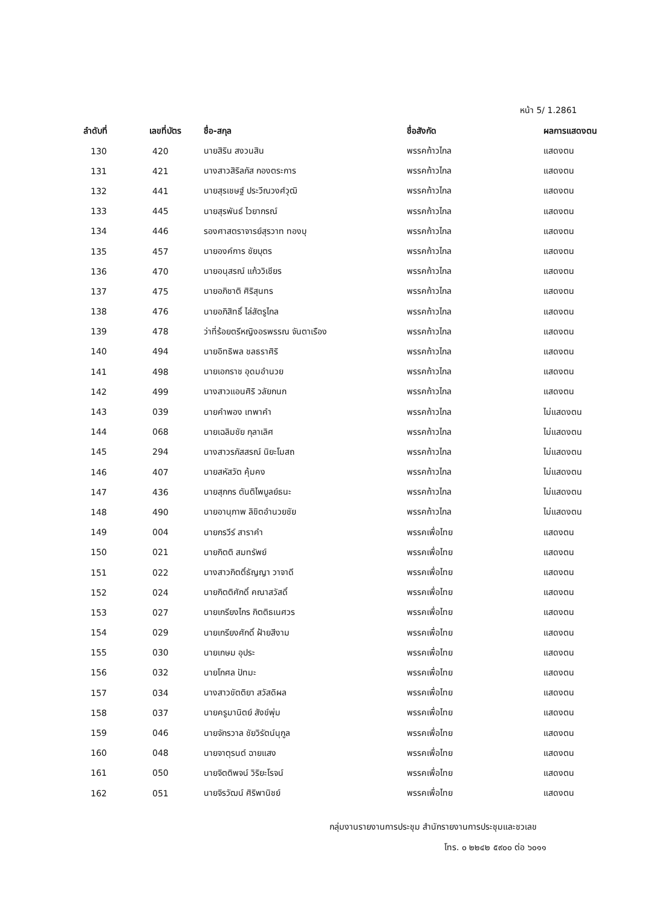หน้า 5/ 1.2861
| ลำดับที่ | เลขที่บัตร | ชื่อ-สกุล | ชื่อสังกัด | ผลการแสดงตน |
| --- | --- | --- | --- | --- |
| 130 | 420 | นายสิริน สงวนสิน | พรรคก้าวไกล | แสดงตน |
| 131 | 421 | นางสาวสิริลภัส กองตระการ | พรรคก้าวไกล | แสดงตน |
| 132 | 441 | นายสุรเชษฐ์ ประวีณวงศ์วุฒิ | พรรคก้าวไกล | แสดงตน |
| 133 | 445 | นายสุรพันธ์ ไวยากรณ์ | พรรคก้าวไกล | แสดงตน |
| 134 | 446 | รองศาสตราจารย์สุรวาท ทองบุ | พรรคก้าวไกล | แสดงตน |
| 135 | 457 | นายองค์การ ชัยบุตร | พรรคก้าวไกล | แสดงตน |
| 136 | 470 | นายอนุสรณ์ แก้ววิเชียร | พรรคก้าวไกล | แสดงตน |
| 137 | 475 | นายอภิชาติ ศิริสุนทร | พรรคก้าวไกล | แสดงตน |
| 138 | 476 | นายอภิสิทธิ์ ไล่สัตรูไกล | พรรคก้าวไกล | แสดงตน |
| 139 | 478 | ว่าที่ร้อยตรีหญิงอรพรรณ จันตาเรือง | พรรคก้าวไกล | แสดงตน |
| 140 | 494 | นายอิทธิพล ชลธราศิริ | พรรคก้าวไกล | แสดงตน |
| 141 | 498 | นายเอกราช อุดมอำนวย | พรรคก้าวไกล | แสดงตน |
| 142 | 499 | นางสาวแอนศิริ วลัยกนก | พรรคก้าวไกล | แสดงตน |
| 143 | 039 | นายคำพอง เทพาคำ | พรรคก้าวไกล | ไม่แสดงตน |
| 144 | 068 | นายเฉลิมชัย กุลาเลิศ | พรรคก้าวไกล | ไม่แสดงตน |
| 145 | 294 | นางสาวรภัสสรณ์ นิยะโมสถ | พรรคก้าวไกล | ไม่แสดงตน |
| 146 | 407 | นายสหัสวัต คุ้มคง | พรรคก้าวไกล | ไม่แสดงตน |
| 147 | 436 | นายสุภกร ตันติไพบูลย์ธนะ | พรรคก้าวไกล | ไม่แสดงตน |
| 148 | 490 | นายอานุภาพ ลิขิตอำนวยชัย | พรรคก้าวไกล | ไม่แสดงตน |
| 149 | 004 | นายกรวีร์ สาราคำ | พรรคเพื่อไทย | แสดงตน |
| 150 | 021 | นายกิตติ สมทรัพย์ | พรรคเพื่อไทย | แสดงตน |
| 151 | 022 | นางสาวกิตติ์ธัญญา วาจาดี | พรรคเพื่อไทย | แสดงตน |
| 152 | 024 | นายกิตติศักดิ์ คณาสวัสดิ์ | พรรคเพื่อไทย | แสดงตน |
| 153 | 027 | นายเกรียงไกร กิตติธเนศวร | พรรคเพื่อไทย | แสดงตน |
| 154 | 029 | นายเกรียงศักดิ์ ฝ้ายสีงาม | พรรคเพื่อไทย | แสดงตน |
| 155 | 030 | นายเกษม อุประ | พรรคเพื่อไทย | แสดงตน |
| 156 | 032 | นายโกศล ปัทมะ | พรรคเพื่อไทย | แสดงตน |
| 157 | 034 | นางสาวขัตติยา สวัสดิผล | พรรคเพื่อไทย | แสดงตน |
| 158 | 037 | นายครูมานิตย์ สังข์พุ่ม | พรรคเพื่อไทย | แสดงตน |
| 159 | 046 | นายจักรวาล ชัยวิรัตน์นุกูล | พรรคเพื่อไทย | แสดงตน |
| 160 | 048 | นายจาตุรนต์ ฉายแสง | พรรคเพื่อไทย | แสดงตน |
| 161 | 050 | นายจิตติพจน์ วิริยะโรจน์ | พรรคเพื่อไทย | แสดงตน |
| 162 | 051 | นายจิรวัฒน์ ศิริพานิชย์ | พรรคเพื่อไทย | แสดงตน |
กลุ่มงานรายงานการประชุม สำนักรายงานการประชุมและชวเลข
โทร. ๐ ๒๒๔๒ ๕๙๐๐ ต่อ ๖๐๑๑